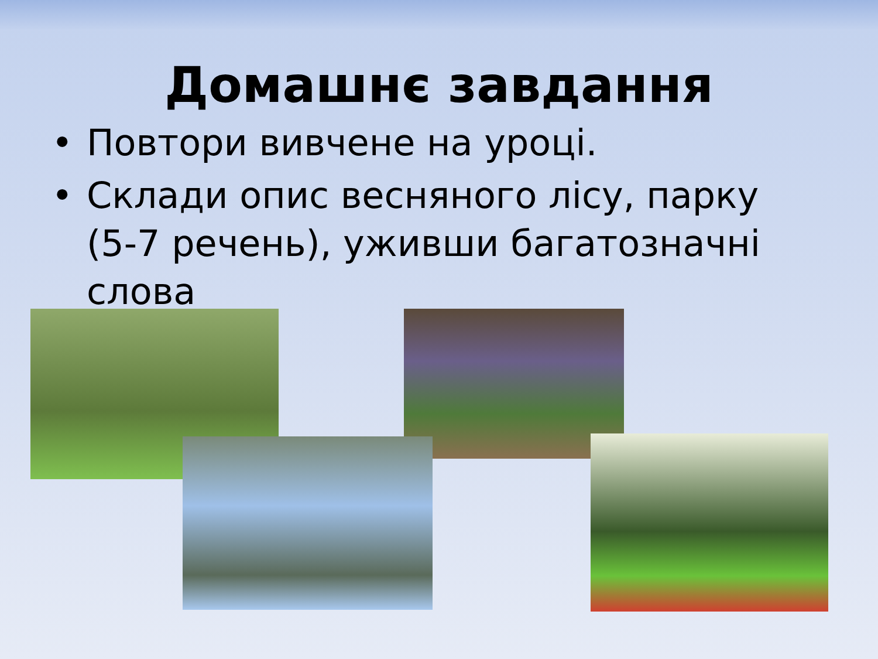Домашнє завдання
• Повтори вивчене на уроці.
• Склади опис весняного лісу, парку (5-7 речень), уживши багатозначні слова